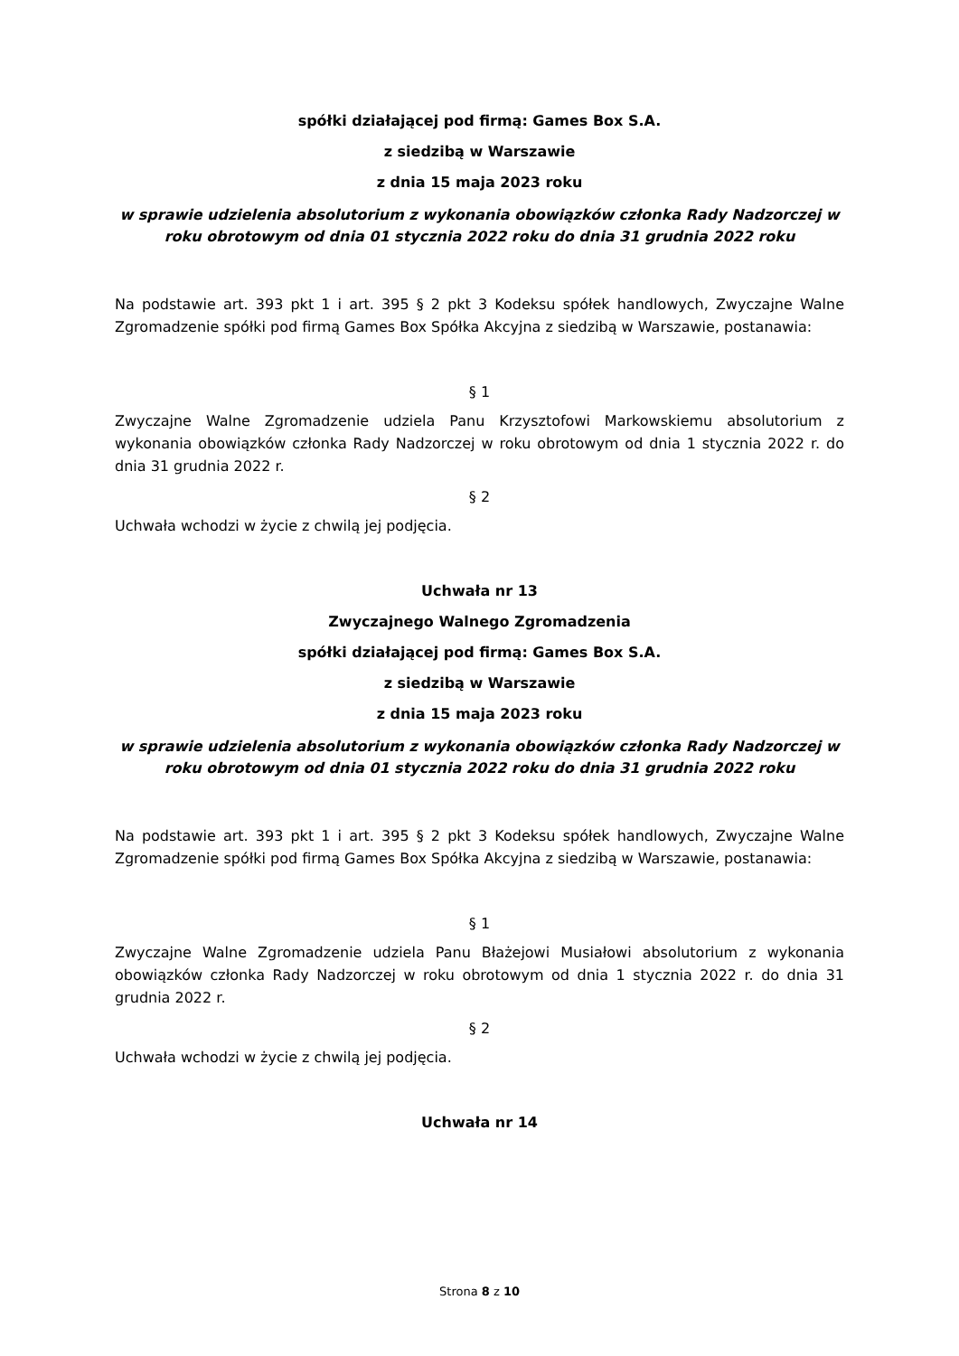spółki działającej pod firmą: Games Box S.A.
z siedzibą w Warszawie
z dnia 15 maja 2023 roku
w sprawie udzielenia absolutorium z wykonania obowiązków członka Rady Nadzorczej w roku obrotowym od dnia 01 stycznia 2022 roku do dnia 31 grudnia 2022 roku
Na podstawie art. 393 pkt 1 i art. 395 § 2 pkt 3 Kodeksu spółek handlowych, Zwyczajne Walne Zgromadzenie spółki pod firmą Games Box Spółka Akcyjna z siedzibą w Warszawie, postanawia:
§ 1
Zwyczajne Walne Zgromadzenie udziela Panu Krzysztofowi Markowskiemu absolutorium z wykonania obowiązków członka Rady Nadzorczej w roku obrotowym od dnia 1 stycznia 2022 r. do dnia 31 grudnia 2022 r.
§ 2
Uchwała wchodzi w życie z chwilą jej podjęcia.
Uchwała nr 13
Zwyczajnego Walnego Zgromadzenia
spółki działającej pod firmą: Games Box S.A.
z siedzibą w Warszawie
z dnia 15 maja 2023 roku
w sprawie udzielenia absolutorium z wykonania obowiązków członka Rady Nadzorczej w roku obrotowym od dnia 01 stycznia 2022 roku do dnia 31 grudnia 2022 roku
Na podstawie art. 393 pkt 1 i art. 395 § 2 pkt 3 Kodeksu spółek handlowych, Zwyczajne Walne Zgromadzenie spółki pod firmą Games Box Spółka Akcyjna z siedzibą w Warszawie, postanawia:
§ 1
Zwyczajne Walne Zgromadzenie udziela Panu Błażejowi Musiałowi absolutorium z wykonania obowiązków członka Rady Nadzorczej w roku obrotowym od dnia 1 stycznia 2022 r. do dnia 31 grudnia 2022 r.
§ 2
Uchwała wchodzi w życie z chwilą jej podjęcia.
Uchwała nr 14
Strona 8 z 10